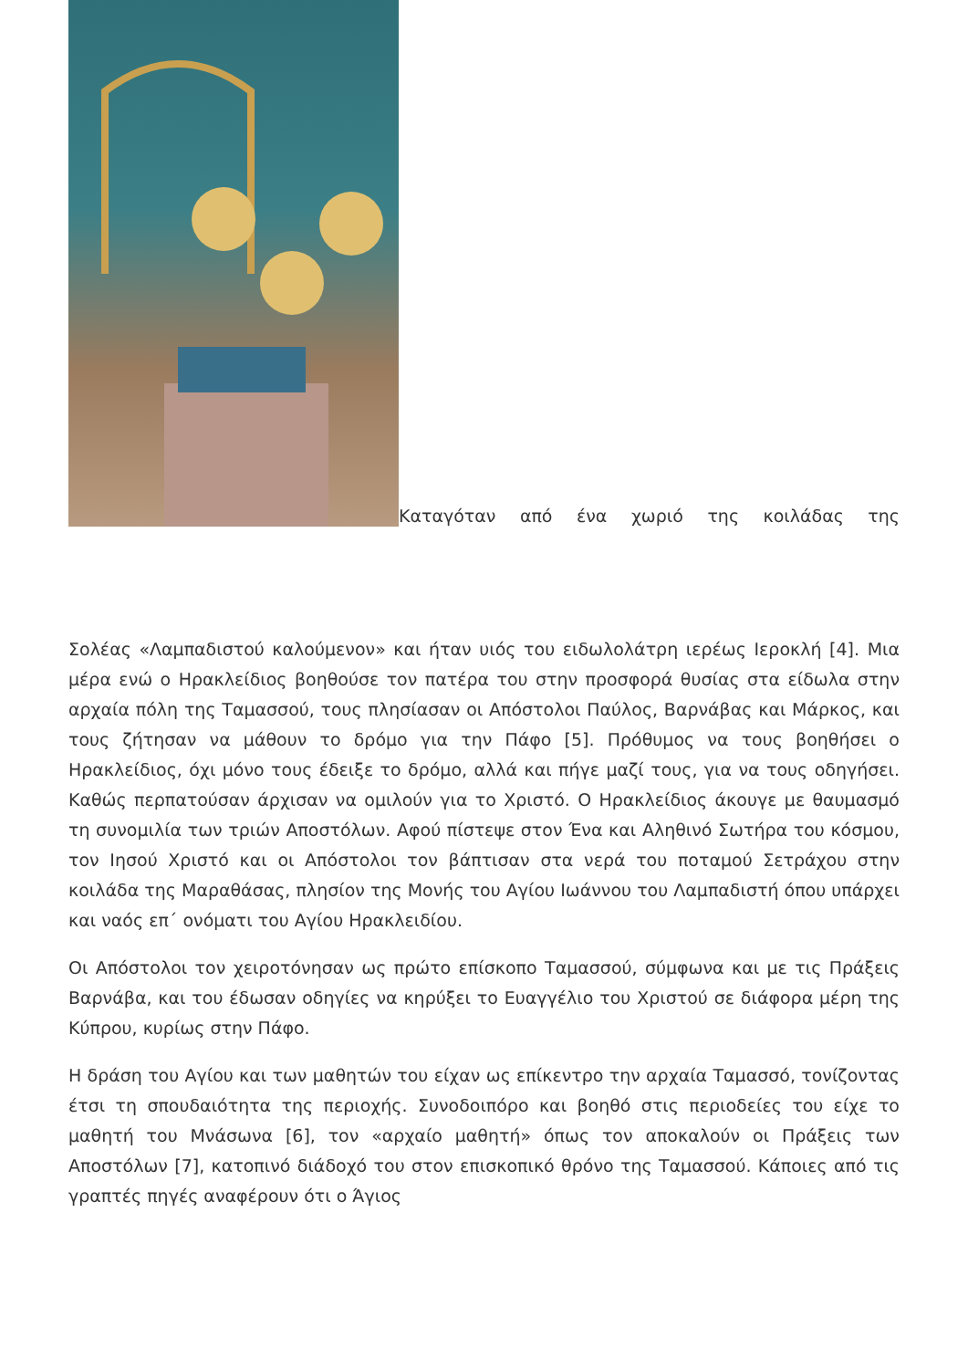Καταγόταν από ένα χωριό της κοιλάδας της
Σολέας «Λαμπαδιστού καλούμενον» και ήταν υιός του ειδωλολάτρη ιερέως Ιεροκλή [4]. Μια μέρα ενώ ο Ηρακλείδιος βοηθούσε τον πατέρα του στην προσφορά θυσίας στα είδωλα στην αρχαία πόλη της Ταμασσού, τους πλησίασαν οι Απόστολοι Παύλος, Βαρνάβας και Μάρκος, και τους ζήτησαν να μάθουν το δρόμο για την Πάφο [5]. Πρόθυμος να τους βοηθήσει ο Ηρακλείδιος, όχι μόνο τους έδειξε το δρόμο, αλλά και πήγε μαζί τους, για να τους οδηγήσει. Καθώς περπατούσαν άρχισαν να ομιλούν για το Χριστό. Ο Ηρακλείδιος άκουγε με θαυμασμό τη συνομιλία των τριών Αποστόλων. Αφού πίστεψε στον Ένα και Αληθινό Σωτήρα του κόσμου, τον Ιησού Χριστό και οι Απόστολοι τον βάπτισαν στα νερά του ποταμού Σετράχου στην κοιλάδα της Μαραθάσας, πλησίον της Μονής του Αγίου Ιωάννου του Λαμπαδιστή όπου υπάρχει και ναός επ΄ ονόματι του Αγίου Ηρακλειδίου.
Οι Απόστολοι τον χειροτόνησαν ως πρώτο επίσκοπο Ταμασσού, σύμφωνα και με τις Πράξεις Βαρνάβα, και του έδωσαν οδηγίες να κηρύξει το Ευαγγέλιο του Χριστού σε διάφορα μέρη της Κύπρου, κυρίως στην Πάφο.
Η δράση του Αγίου και των μαθητών του είχαν ως επίκεντρο την αρχαία Ταμασσό, τονίζοντας έτσι τη σπουδαιότητα της περιοχής. Συνοδοιπόρο και βοηθό στις περιοδείες του είχε το μαθητή του Μνάσωνα [6], τον «αρχαίο μαθητή» όπως τον αποκαλούν οι Πράξεις των Αποστόλων [7], κατοπινό διάδοχό του στον επισκοπικό θρόνο της Ταμασσού. Κάποιες από τις γραπτές πηγές αναφέρουν ότι ο Άγιος